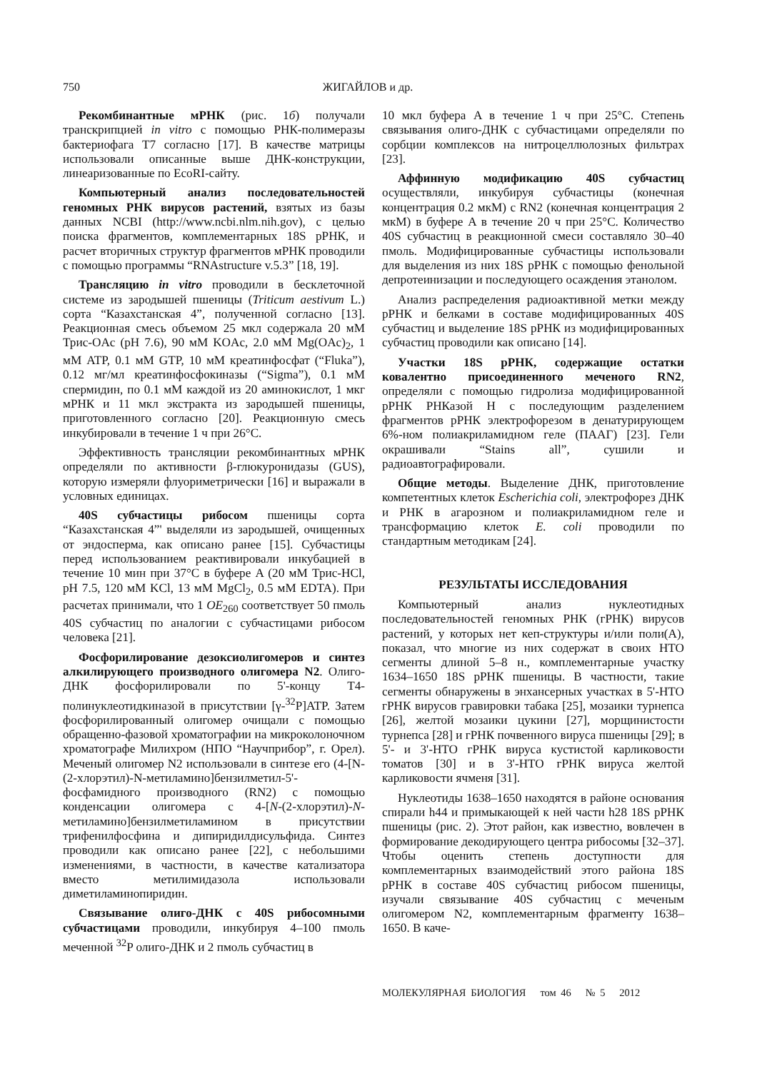750 ЖИГАЙЛОВ и др.
Рекомбинантные мРНК (рис. 1б) получали транскрипцией in vitro с помощью РНК-полимеразы бактериофага T7 согласно [17]. В качестве матрицы использовали описанные выше ДНК-конструкции, линеаризованные по EcoRI-сайту.
Компьютерный анализ последовательностей геномных РНК вирусов растений, взятых из базы данных NCBI (http://www.ncbi.nlm.nih.gov), с целью поиска фрагментов, комплементарных 18S рРНК, и расчет вторичных структур фрагментов мРНК проводили с помощью программы “RNAstructure v.5.3” [18, 19].
Трансляцию in vitro проводили в бесклеточной системе из зародышей пшеницы (Triticum aestivum L.) сорта “Казахстанская 4”, полученной согласно [13]. Реакционная смесь объемом 25 мкл содержала 20 мМ Трис-OAc (pH 7.6), 90 мМ KOAc, 2.0 мМ Mg(OAc)<sub>2</sub>, 1 мМ ATP, 0.1 мМ GTP, 10 мМ креатинфосфат (“Fluka”), 0.12 мг/мл креатинфосфокиназы (“Sigma”), 0.1 мМ спермидин, по 0.1 мМ каждой из 20 аминокислот, 1 мкг мРНК и 11 мкл экстракта из зародышей пшеницы, приготовленного согласно [20]. Реакционную смесь инкубировали в течение 1 ч при 26°C.
Эффективность трансляции рекомбинантных мРНК определяли по активности β-глюкуронидазы (GUS), которую измеряли флуориметрически [16] и выражали в условных единицах.
40S субчастицы рибосом пшеницы сорта “Казахстанская 4”' выделяли из зародышей, очищенных от эндосперма, как описано ранее [15]. Субчастицы перед использованием реактивировали инкубацией в течение 10 мин при 37°C в буфере A (20 мМ Трис-HCl, pH 7.5, 120 мМ KCl, 13 мМ MgCl<sub>2</sub>, 0.5 мМ EDTA). При расчетах принимали, что 1 OE<sub>260</sub> соответствует 50 пмоль 40S субчастиц по аналогии с субчастицами рибосом человека [21].
Фосфорилирование дезоксиолигомеров и синтез алкилирующего производного олигомера N2. Олиго-ДНК фосфорилировали по 5'-концу T4-полинуклеотидкиназой в присутствии [γ-<sup>32</sup>P]ATP. Затем фосфорилированный олигомер очищали с помощью обращенно-фазовой хроматографии на микроколоночном хроматографе Милихром (НПО “Научприбор”, г. Орел). Меченый олигомер N2 использовали в синтезе его (4-[N-(2-хлорэтил)-N-метиламино]бензилметил-5'-фосфамидного производного (RN2) с помощью конденсации олигомера с 4-[N-(2-хлорэтил)-N-метиламино]бензилметиламином в присутствии трифенилфосфина и дипиридилдисульфида. Синтез проводили как описано ранее [22], с небольшими изменениями, в частности, в качестве катализатора вместо метилимидазола использовали диметиламинопиридин.
Связывание олиго-ДНК с 40S рибосомными субчастицами проводили, инкубируя 4–100 пмоль меченной <sup>32</sup>P олиго-ДНК и 2 пмоль субчастиц в
10 мкл буфера A в течение 1 ч при 25°C. Степень связывания олиго-ДНК с субчастицами определяли по сорбции комплексов на нитроцеллюлозных фильтрах [23].
Аффинную модификацию 40S субчастиц осуществляли, инкубируя субчастицы (конечная концентрация 0.2 мкМ) с RN2 (конечная концентрация 2 мкМ) в буфере A в течение 20 ч при 25°C. Количество 40S субчастиц в реакционной смеси составляло 30–40 пмоль. Модифицированные субчастицы использовали для выделения из них 18S рРНК с помощью фенольной депротеинизации и последующего осаждения этанолом.
Анализ распределения радиоактивной метки между рРНК и белками в составе модифицированных 40S субчастиц и выделение 18S рРНК из модифицированных субчастиц проводили как описано [14].
Участки 18S рРНК, содержащие остатки ковалентно присоединенного меченого RN2, определяли с помощью гидролиза модифицированной рРНК РНКазой H с последующим разделением фрагментов рРНК электрофорезом в денатурирующем 6%-ном полиакриламидном геле (ПААГ) [23]. Гели окрашивали “Stains all”, сушили и радиоавтографировали.
Общие методы. Выделение ДНК, приготовление компетентных клеток Escherichia coli, электрофорез ДНК и РНК в агарозном и полиакриламидном геле и трансформацию клеток E. coli проводили по стандартным методикам [24].
РЕЗУЛЬТАТЫ ИССЛЕДОВАНИЯ
Компьютерный анализ нуклеотидных последовательностей геномных РНК (гРНК) вирусов растений, у которых нет кеп-структуры и/или поли(A), показал, что многие из них содержат в своих НТО сегменты длиной 5–8 н., комплементарные участку 1634–1650 18S рРНК пшеницы. В частности, такие сегменты обнаружены в энхансерных участках в 5'-НТО гРНК вирусов гравировки табака [25], мозаики турнепса [26], желтой мозаики цукини [27], морщинистости турнепса [28] и гРНК почвенного вируса пшеницы [29]; в 5'- и 3'-НТО гРНК вируса кустистой карликовости томатов [30] и в 3'-НТО гРНК вируса желтой карликовости ячменя [31].
Нуклеотиды 1638–1650 находятся в районе основания спирали h44 и примыкающей к ней части h28 18S рРНК пшеницы (рис. 2). Этот район, как известно, вовлечен в формирование декодирующего центра рибосомы [32–37]. Чтобы оценить степень доступности для комплементарных взаимодействий этого района 18S рРНК в составе 40S субчастиц рибосом пшеницы, изучали связывание 40S субчастиц с меченым олигомером N2, комплементарным фрагменту 1638–1650. В каче-
МОЛЕКУЛЯРНАЯ БИОЛОГИЯ том 46 № 5 2012